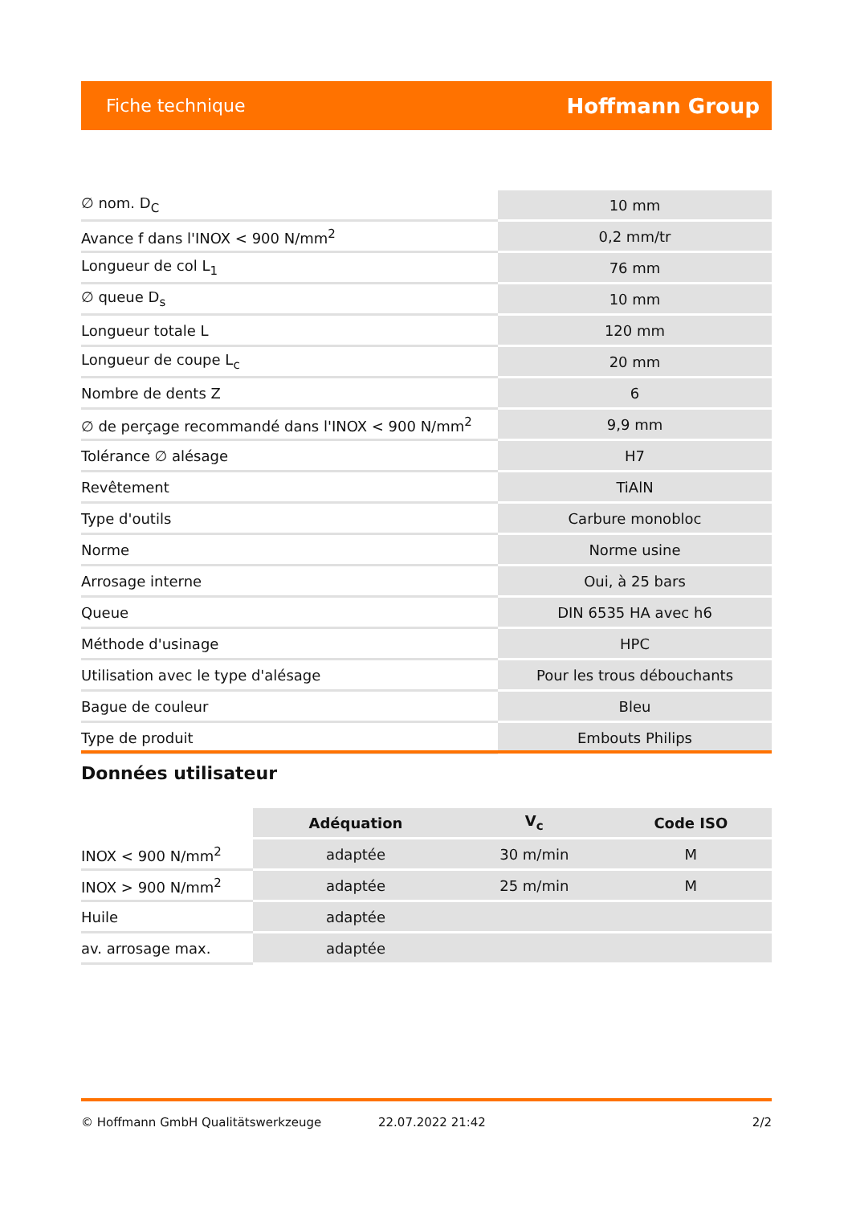Fiche technique Hoffmann Group
| ∅ nom. D<sub>C</sub> | 10 mm |
| Avance f dans l'INOX < 900 N/mm<sup>2</sup> | 0,2 mm/tr |
| Longueur de col L<sub>1</sub> | 76 mm |
| ∅ queue D<sub>s</sub> | 10 mm |
| Longueur totale L | 120 mm |
| Longueur de coupe L<sub>c</sub> | 20 mm |
| Nombre de dents Z | 6 |
| ∅ de perçage recommandé dans l'INOX < 900 N/mm<sup>2</sup> | 9,9 mm |
| Tolérance ∅ alésage | H7 |
| Revêtement | TiAlN |
| Type d'outils | Carbure monobloc |
| Norme | Norme usine |
| Arrosage interne | Oui, à 25 bars |
| Queue | DIN 6535 HA avec h6 |
| Méthode d'usinage | HPC |
| Utilisation avec le type d'alésage | Pour les trous débouchants |
| Bague de couleur | Bleu |
| Type de produit | Embouts Philips |
Données utilisateur
| | Adéquation | V<sub>c</sub> | Code ISO |
| --- | --- | --- | --- |
| INOX < 900 N/mm<sup>2</sup> | adaptée | 30 m/min | M |
| INOX > 900 N/mm<sup>2</sup> | adaptée | 25 m/min | M |
| Huile | adaptée | | |
| av. arrosage max. | adaptée | | |
© Hoffmann GmbH Qualitätswerkzeuge 22.07.2022 21:42 2/2